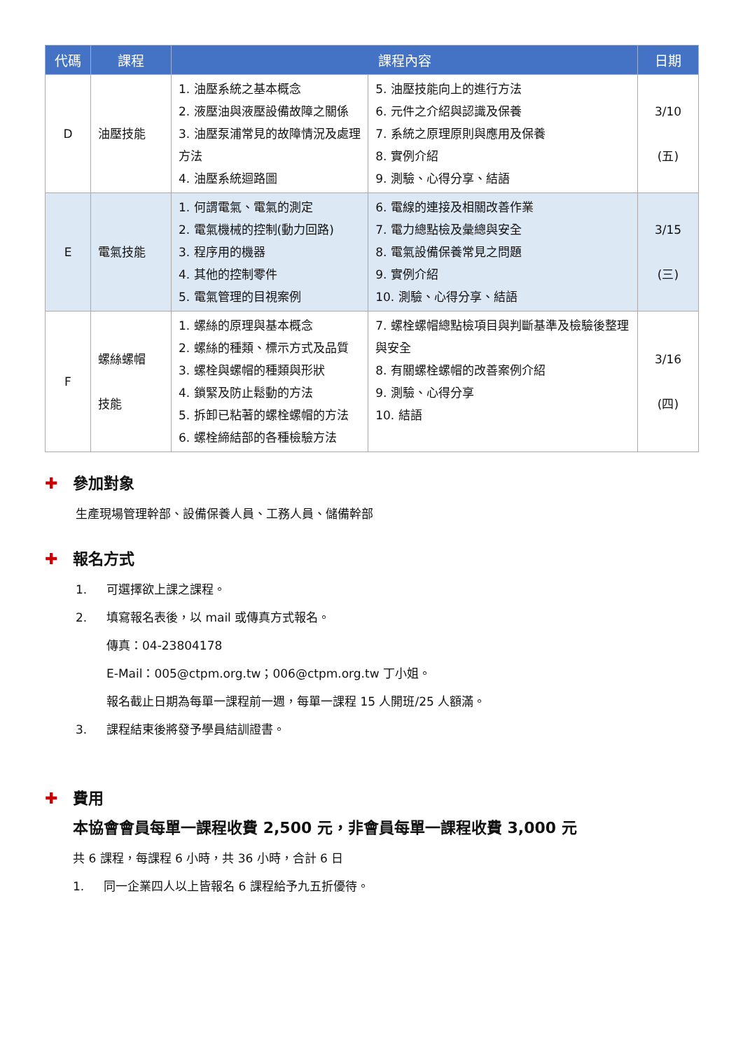| 代碼 | 課程 | 課程內容 | | 日期 |
| --- | --- | --- | --- | --- |
| D | 油壓技能 | 1. 油壓系統之基本概念 2. 液壓油與液壓設備故障之關係 3. 油壓泵浦常見的故障情況及處理方法 4. 油壓系統迴路圖 | 5. 油壓技能向上的進行方法 6. 元件之介紹與認識及保養 7. 系統之原理原則與應用及保養 8. 實例介紹 9. 測驗、心得分享、結語 | 3/10 (五) |
| E | 電氣技能 | 1. 何謂電氣、電氣的測定 2. 電氣機械的控制(動力回路) 3. 程序用的機器 4. 其他的控制零件 5. 電氣管理的目視案例 | 6. 電線的連接及相關改善作業 7. 電力總點檢及彙總與安全 8. 電氣設備保養常見之問題 9. 實例介紹 10. 測驗、心得分享、結語 | 3/15 (三) |
| F | 螺絲螺帽 技能 | 1. 螺絲的原理與基本概念 2. 螺絲的種類、標示方式及品質 3. 螺栓與螺帽的種類與形狀 4. 鎖緊及防止鬆動的方法 5. 拆卸已粘著的螺栓螺帽的方法 6. 螺栓締結部的各種檢驗方法 | 7. 螺栓螺帽總點檢項目與判斷基準及檢驗後整理與安全 8. 有關螺栓螺帽的改善案例介紹 9. 測驗、心得分享 10. 結語 | 3/16 (四) |
✚ 參加對象
生產現場管理幹部、設備保養人員、工務人員、儲備幹部
✚ 報名方式
1. 可選擇欲上課之課程。
2. 填寫報名表後，以 mail 或傳真方式報名。
傳真：04-23804178
E-Mail：005@ctpm.org.tw；006@ctpm.org.tw 丁小姐。
報名截止日期為每單一課程前一週，每單一課程 15 人開班/25 人額滿。
3. 課程結束後將發予學員結訓證書。
✚ 費用
本協會會員每單一課程收費 2,500 元，非會員每單一課程收費 3,000 元
共 6 課程，每課程 6 小時，共 36 小時，合計 6 日
1. 同一企業四人以上皆報名 6 課程給予九五折優待。